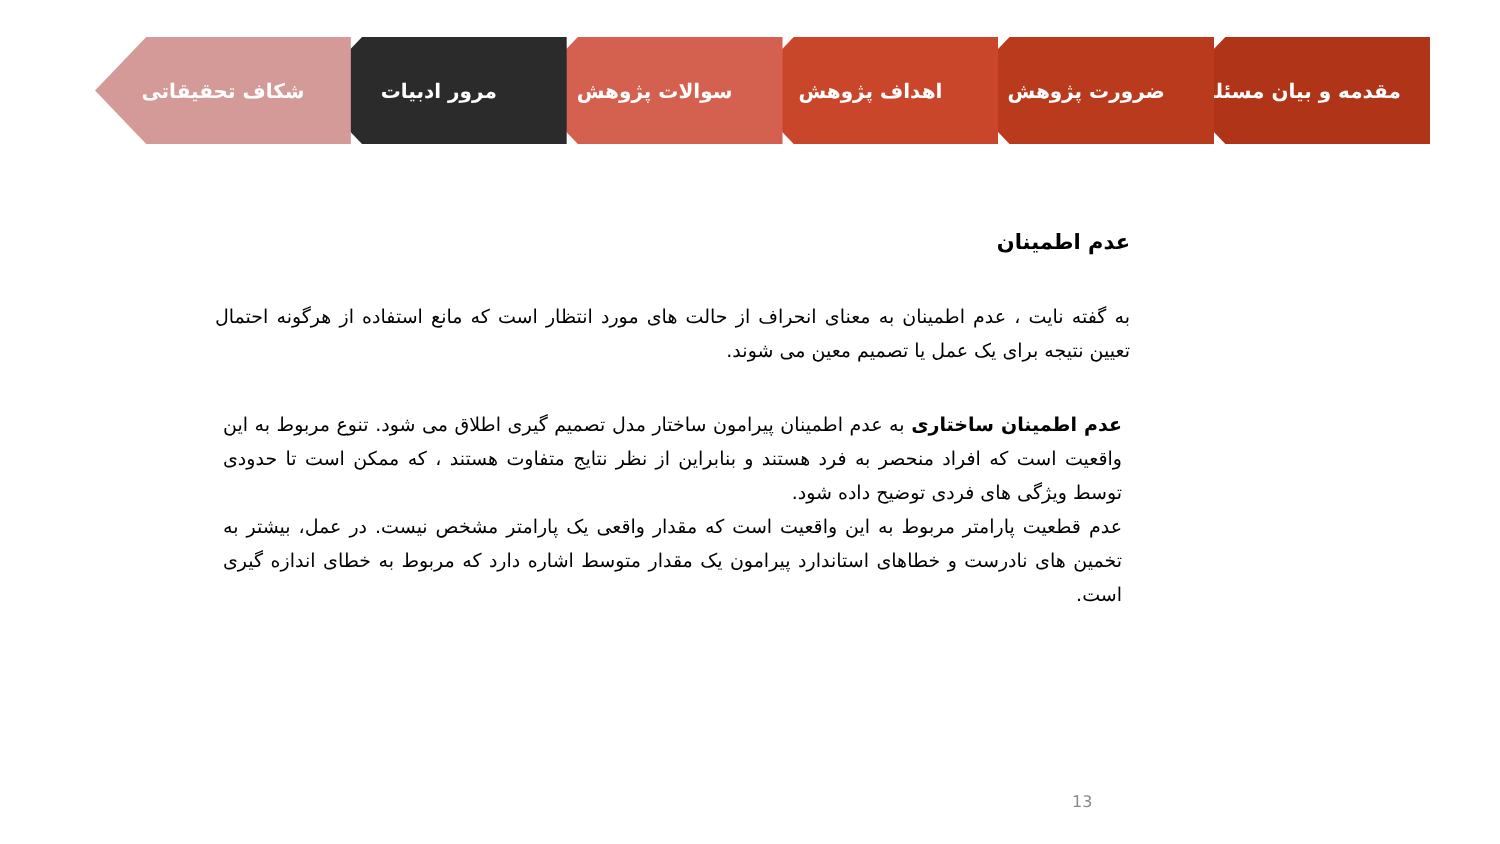مقدمه و بیان مسئله ضرورت پژوهش اهداف پژوهش سوالات پژوهش مرور ادبیات شکاف تحقیقاتی
عدم اطمینان
به گفته نایت ، عدم اطمینان به معنای انحراف از حالت های مورد انتظار است که مانع استفاده از هرگونه احتمال تعیین نتیجه برای یک عمل یا تصمیم معین می شوند.
عدم اطمینان ساختاری به عدم اطمینان پیرامون ساختار مدل تصمیم گیری اطلاق می شود. تنوع مربوط به این واقعیت است که افراد منحصر به فرد هستند و بنابراین از نظر نتایج متفاوت هستند ، که ممکن است تا حدودی توسط ویژگی های فردی توضیح داده شود.
عدم قطعیت پارامتر مربوط به این واقعیت است که مقدار واقعی یک پارامتر مشخص نیست. در عمل، بیشتر به تخمین های نادرست و خطاهای استاندارد پیرامون یک مقدار متوسط اشاره دارد که مربوط به خطای اندازه گیری است.
13